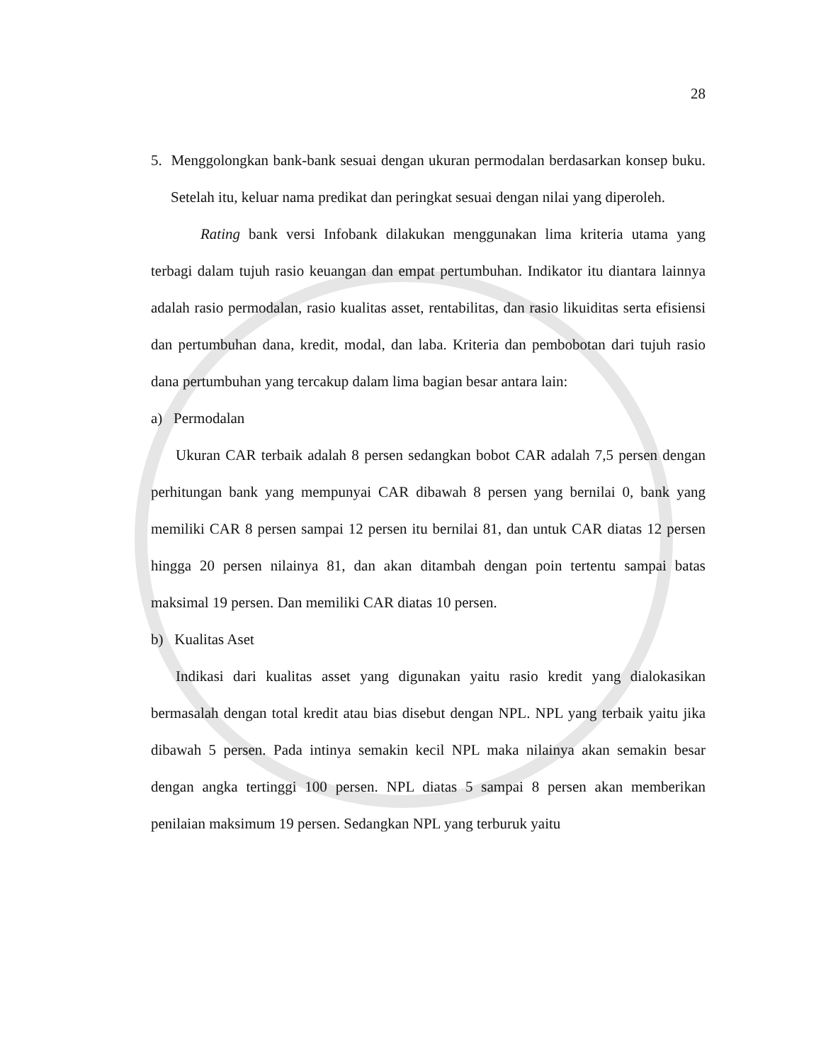28
5. Menggolongkan bank-bank sesuai dengan ukuran permodalan berdasarkan konsep buku. Setelah itu, keluar nama predikat dan peringkat sesuai dengan nilai yang diperoleh.
Rating bank versi Infobank dilakukan menggunakan lima kriteria utama yang terbagi dalam tujuh rasio keuangan dan empat pertumbuhan. Indikator itu diantara lainnya adalah rasio permodalan, rasio kualitas asset, rentabilitas, dan rasio likuiditas serta efisiensi dan pertumbuhan dana, kredit, modal, dan laba. Kriteria dan pembobotan dari tujuh rasio dana pertumbuhan yang tercakup dalam lima bagian besar antara lain:
a) Permodalan
Ukuran CAR terbaik adalah 8 persen sedangkan bobot CAR adalah 7,5 persen dengan perhitungan bank yang mempunyai CAR dibawah 8 persen yang bernilai 0, bank yang memiliki CAR 8 persen sampai 12 persen itu bernilai 81, dan untuk CAR diatas 12 persen hingga 20 persen nilainya 81, dan akan ditambah dengan poin tertentu sampai batas maksimal 19 persen. Dan memiliki CAR diatas 10 persen.
b) Kualitas Aset
Indikasi dari kualitas asset yang digunakan yaitu rasio kredit yang dialokasikan bermasalah dengan total kredit atau bias disebut dengan NPL. NPL yang terbaik yaitu jika dibawah 5 persen. Pada intinya semakin kecil NPL maka nilainya akan semakin besar dengan angka tertinggi 100 persen. NPL diatas 5 sampai 8 persen akan memberikan penilaian maksimum 19 persen. Sedangkan NPL yang terburuk yaitu